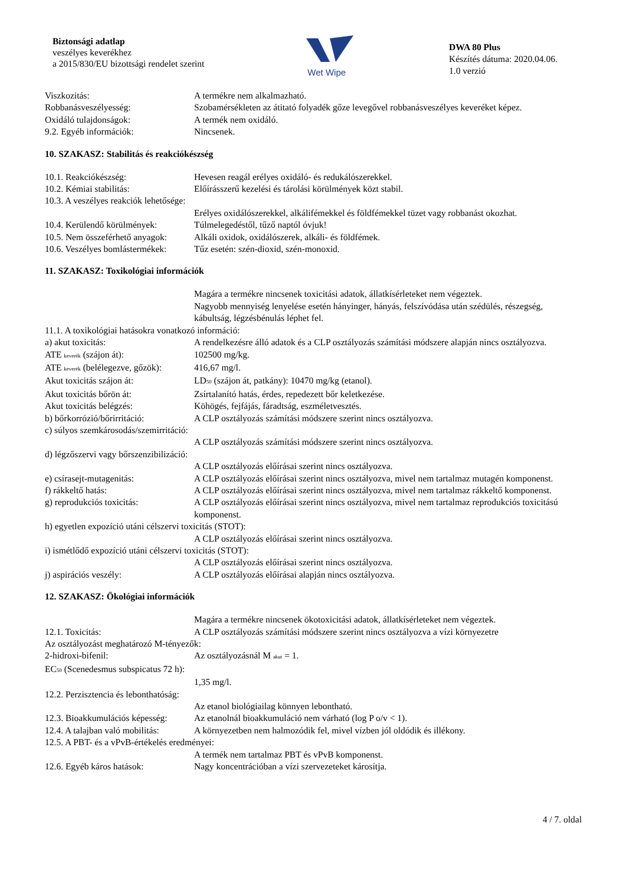Biztonsági adatlap
veszélyes keverékhez
a 2015/830/EU bizottsági rendelet szerint
Wet Wipe
DWA 80 Plus
Készítés dátuma: 2020.04.06.
1.0 verzió
Viszkozitás: A termékre nem alkalmazható.
Robbanásveszélyesség: Szobamérsékleten az átitató folyadék gőze levegővel robbanásveszélyes keveréket képez.
Oxidáló tulajdonságok: A termék nem oxidáló.
9.2. Egyéb információk: Nincsenek.
10. SZAKASZ: Stabilitás és reakciókészség
10.1. Reakciókészség: Hevesen reagál erélyes oxidáló- és redukálószerekkel.
10.2. Kémiai stabilitás: Előírásszerű kezelési és tárolási körülmények közt stabil.
10.3. A veszélyes reakciók lehetősége:
Erélyes oxidálószerekkel, alkálifémekkel és földfémekkel tüzet vagy robbanást okozhat.
10.4. Kerülendő körülmények:
Túlmelegedéstől, tűző naptól óvjuk!
10.5. Nem összeférhető anyagok:
Alkáli oxidok, oxidálószerek, alkáli- és földfémek.
10.6. Veszélyes bomlástermékek:
Tűz esetén: szén-dioxid, szén-monoxid.
11. SZAKASZ: Toxikológiai információk
Magára a termékre nincsenek toxicitási adatok, állatkísérleteket nem végeztek.
Nagyobb mennyiség lenyelése esetén hányinger, hányás, felszívódása után szédülés, részegség, kábultság, légzésbénulás léphet fel.
11.1. A toxikológiai hatásokra vonatkozó információ:
a) akut toxicitás: A rendelkezésre álló adatok és a CLP osztályozás számítási módszere alapján nincs osztályozva.
ATE <sub>keverék</sub> (szájon át): 102500 mg/kg.
ATE <sub>keverék</sub> (belélegezve, gőzök):
416,67 mg/l.
Akut toxicitás szájon át: LD<sub>50</sub> (szájon át, patkány): 10470 mg/kg (etanol).
Akut toxicitás bőrön át: Zsírtalanító hatás, érdes, repedezett bőr keletkezése.
Akut toxicitás belégzés: Köhögés, fejfájás, fáradtság, eszméletvesztés.
b) bőrkorrózió/bőrirritáció:
A CLP osztályozás számítási módszere szerint nincs osztályozva.
c) súlyos szemkárosodás/szemirritáció:
A CLP osztályozás számítási módszere szerint nincs osztályozva.
d) légzőszervi vagy bőrszenzibilizáció:
A CLP osztályozás előírásai szerint nincs osztályozva.
e) csírasejt-mutagenitás: A CLP osztályozás előírásai szerint nincs osztályozva, mivel nem tartalmaz mutagén komponenst.
f) rákkeltő hatás: A CLP osztályozás előírásai szerint nincs osztályozva, mivel nem tartalmaz rákkeltő komponenst.
g) reprodukciós toxicitás: A CLP osztályozás előírásai szerint nincs osztályozva, mivel nem tartalmaz reprodukciós toxicitású komponenst.
h) egyetlen expozíció utáni célszervi toxicitás (STOT):
A CLP osztályozás előírásai szerint nincs osztályozva.
i) ismétlődő expozíció utáni célszervi toxicitás (STOT):
A CLP osztályozás előírásai szerint nincs osztályozva.
j) aspirációs veszély: A CLP osztályozás előírásai alapján nincs osztályozva.
12. SZAKASZ: Ökológiai információk
Magára a termékre nincsenek ökotoxicitási adatok, állatkísérleteket nem végeztek.
12.1. Toxicitás: A CLP osztályozás számítási módszere szerint nincs osztályozva a vízi környezetre
Az osztályozást meghatározó M-tényezők:
2-hidroxi-bifenil: Az osztályozásnál M <sub>akut</sub> = 1.
EC<sub>50</sub> (Scenedesmus subspicatus 72 h):
1,35 mg/l.
12.2. Perzisztencia és lebonthatóság:
Az etanol biológiailag könnyen lebontható.
12.3. Bioakkumulációs képesség:
Az etanolnál bioakkumuláció nem várható (log P o/v < 1).
12.4. A talajban való mobilitás:
A környezetben nem halmozódik fel, mivel vízben jól oldódik és illékony.
12.5. A PBT- és a vPvB-értékelés eredményei:
A termék nem tartalmaz PBT és vPvB komponenst.
12.6. Egyéb káros hatások: Nagy koncentrációban a vízi szervezeteket károsítja.
4 / 7. oldal